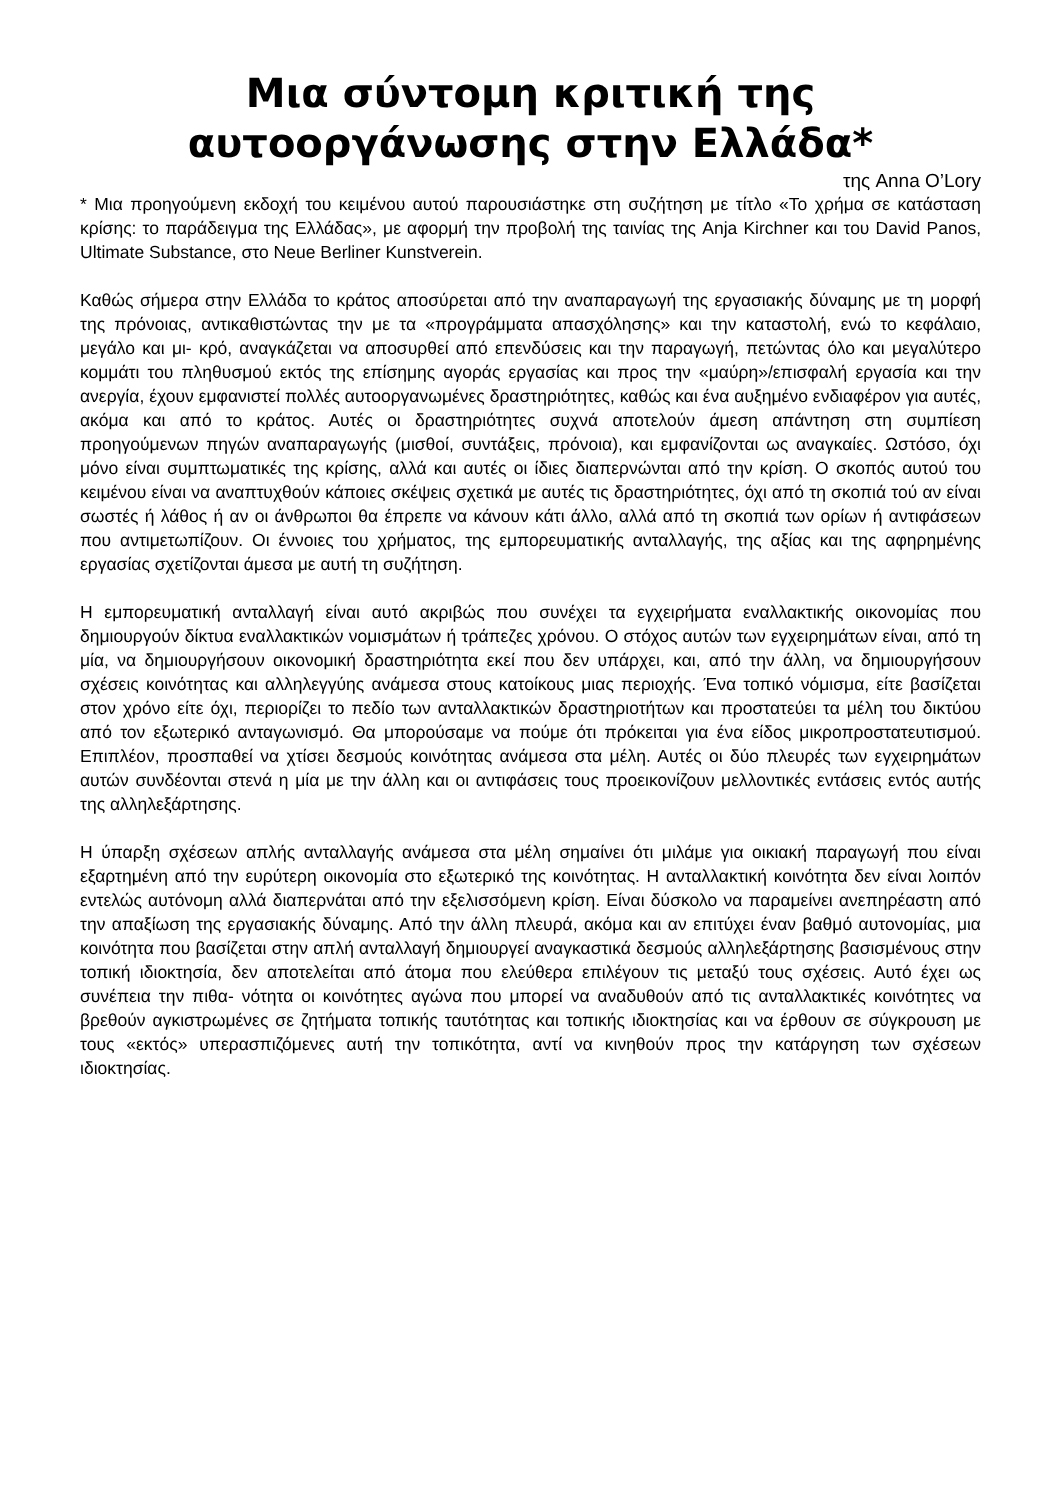Μια σύντομη κριτική της αυτοοργάνωσης στην Ελλάδα*
της Anna O’Lory
* Μια προηγούμενη εκδοχή του κειμένου αυτού παρουσιάστηκε στη συζήτηση με τίτλο «Το χρήμα σε κατάσταση κρίσης: το παράδειγμα της Ελλάδας», με αφορμή την προβολή της ταινίας της Anja Kirchner και του David Panos, Ultimate Substance, στο Neue Berliner Kunstverein.
Καθώς σήμερα στην Ελλάδα το κράτος αποσύρεται από την αναπαραγωγή της εργασιακής δύναμης με τη μορφή της πρόνοιας, αντικαθιστώντας την με τα «προγράμματα απασχόλησης» και την καταστολή, ενώ το κεφάλαιο, μεγάλο και μι- κρό, αναγκάζεται να αποσυρθεί από επενδύσεις και την παραγωγή, πετώντας όλο και μεγαλύτερο κομμάτι του πληθυσμού εκτός της επίσημης αγοράς εργασίας και προς την «μαύρη»/επισφαλή εργασία και την ανεργία, έχουν εμφανιστεί πολλές αυτοοργανωμένες δραστηριότητες, καθώς και ένα αυξημένο ενδιαφέρον για αυτές, ακόμα και από το κράτος. Αυτές οι δραστηριότητες συχνά αποτελούν άμεση απάντηση στη συμπίεση προηγούμενων πηγών αναπαραγωγής (μισθοί, συντάξεις, πρόνοια), και εμφανίζονται ως αναγκαίες. Ωστόσο, όχι μόνο είναι συμπτωματικές της κρίσης, αλλά και αυτές οι ίδιες διαπερνώνται από την κρίση. Ο σκοπός αυτού του κειμένου είναι να αναπτυχθούν κάποιες σκέψεις σχετικά με αυτές τις δραστηριότητες, όχι από τη σκοπιά τού αν είναι σωστές ή λάθος ή αν οι άνθρωποι θα έπρεπε να κάνουν κάτι άλλο, αλλά από τη σκοπιά των ορίων ή αντιφάσεων που αντιμετωπίζουν. Οι έννοιες του χρήματος, της εμπορευματικής ανταλλαγής, της αξίας και της αφηρημένης εργασίας σχετίζονται άμεσα με αυτή τη συζήτηση.
Η εμπορευματική ανταλλαγή είναι αυτό ακριβώς που συνέχει τα εγχειρήματα εναλλακτικής οικονομίας που δημιουργούν δίκτυα εναλλακτικών νομισμάτων ή τράπεζες χρόνου. Ο στόχος αυτών των εγχειρημάτων είναι, από τη μία, να δημιουργήσουν οικονομική δραστηριότητα εκεί που δεν υπάρχει, και, από την άλλη, να δημιουργήσουν σχέσεις κοινότητας και αλληλεγγύης ανάμεσα στους κατοίκους μιας περιοχής. Ένα τοπικό νόμισμα, είτε βασίζεται στον χρόνο είτε όχι, περιορίζει το πεδίο των ανταλλακτικών δραστηριοτήτων και προστατεύει τα μέλη του δικτύου από τον εξωτερικό ανταγωνισμό. Θα μπορούσαμε να πούμε ότι πρόκειται για ένα είδος μικροπροστατευτισμού. Επιπλέον, προσπαθεί να χτίσει δεσμούς κοινότητας ανάμεσα στα μέλη. Αυτές οι δύο πλευρές των εγχειρημάτων αυτών συνδέονται στενά η μία με την άλλη και οι αντιφάσεις τους προεικονίζουν μελλοντικές εντάσεις εντός αυτής της αλληλεξάρτησης.
Η ύπαρξη σχέσεων απλής ανταλλαγής ανάμεσα στα μέλη σημαίνει ότι μιλάμε για οικιακή παραγωγή που είναι εξαρτημένη από την ευρύτερη οικονομία στο εξωτερικό της κοινότητας. Η ανταλλακτική κοινότητα δεν είναι λοιπόν εντελώς αυτόνομη αλλά διαπερνάται από την εξελισσόμενη κρίση. Είναι δύσκολο να παραμείνει ανεπηρέαστη από την απαξίωση της εργασιακής δύναμης. Από την άλλη πλευρά, ακόμα και αν επιτύχει έναν βαθμό αυτονομίας, μια κοινότητα που βασίζεται στην απλή ανταλλαγή δημιουργεί αναγκαστικά δεσμούς αλληλεξάρτησης βασισμένους στην τοπική ιδιοκτησία, δεν αποτελείται από άτομα που ελεύθερα επιλέγουν τις μεταξύ τους σχέσεις. Αυτό έχει ως συνέπεια την πιθα- νότητα οι κοινότητες αγώνα που μπορεί να αναδυθούν από τις ανταλλακτικές κοινότητες να βρεθούν αγκιστρωμένες σε ζητήματα τοπικής ταυτότητας και τοπικής ιδιοκτησίας και να έρθουν σε σύγκρουση με τους «εκτός» υπερασπιζόμενες αυτή την τοπικότητα, αντί να κινηθούν προς την κατάργηση των σχέσεων ιδιοκτησίας.